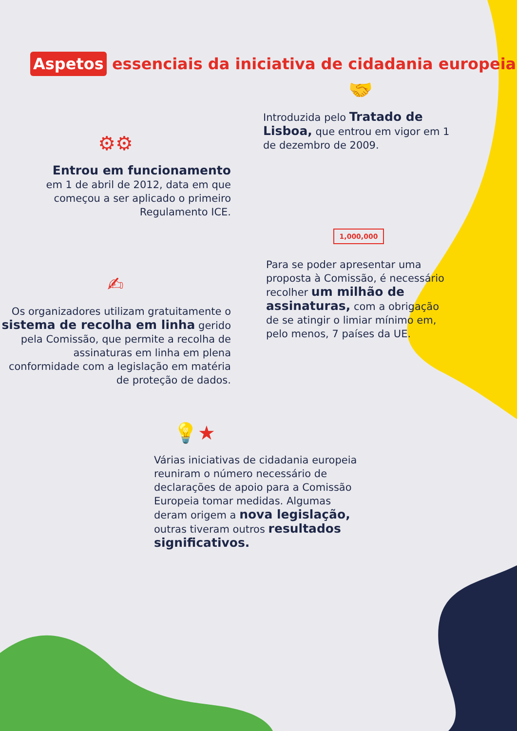Aspetos essenciais da iniciativa de cidadania europeia
⚙⚙
Entrou em funcionamento
em 1 de abril de 2012, data em que começou a ser aplicado o primeiro Regulamento ICE.
🤝
Introduzida pelo Tratado de Lisboa, que entrou em vigor em 1 de dezembro de 2009.
✍
Os organizadores utilizam gratuitamente o sistema de recolha em linha gerido pela Comissão, que permite a recolha de assinaturas em linha em plena conformidade com a legislação em matéria de proteção de dados.
1,000,000
Para se poder apresentar uma proposta à Comissão, é necessário recolher um milhão de assinaturas, com a obrigação de se atingir o limiar mínimo em, pelo menos, 7 países da UE.
💡★
Várias iniciativas de cidadania europeia reuniram o número necessário de declarações de apoio para a Comissão Europeia tomar medidas. Algumas deram origem a nova legislação, outras tiveram outros resultados significativos.